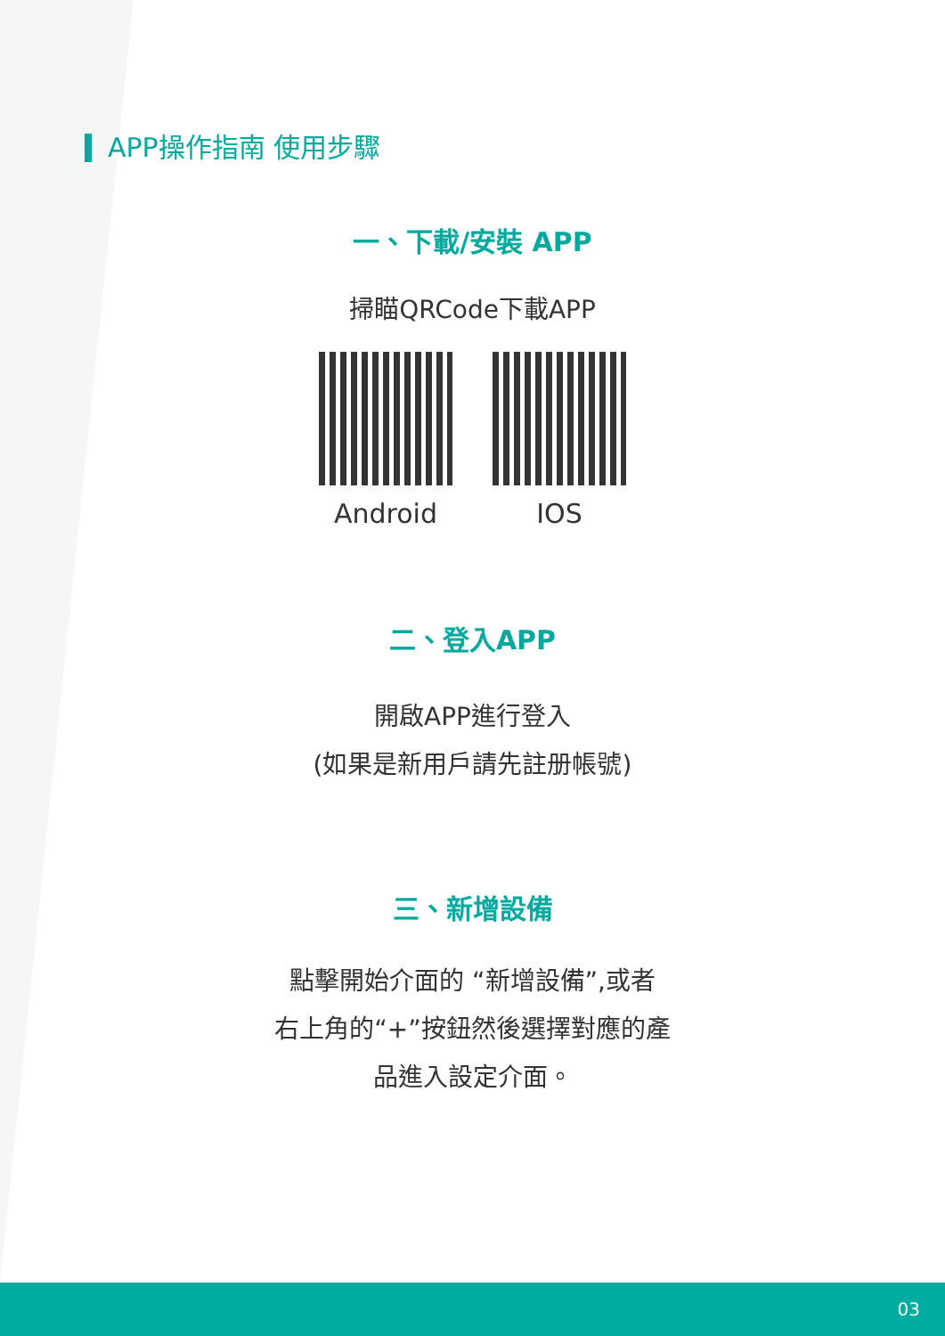APP操作指南 使用步驟
一、下載/安裝 APP
掃瞄QRCode下載APP
Android IOS
二、登入APP
開啟APP進行登入
(如果是新用戶請先註册帳號)
三、新增設備
點擊開始介面的 “新增設備”,或者
右上角的“+”按鈕然後選擇對應的產
品進入設定介面。
03